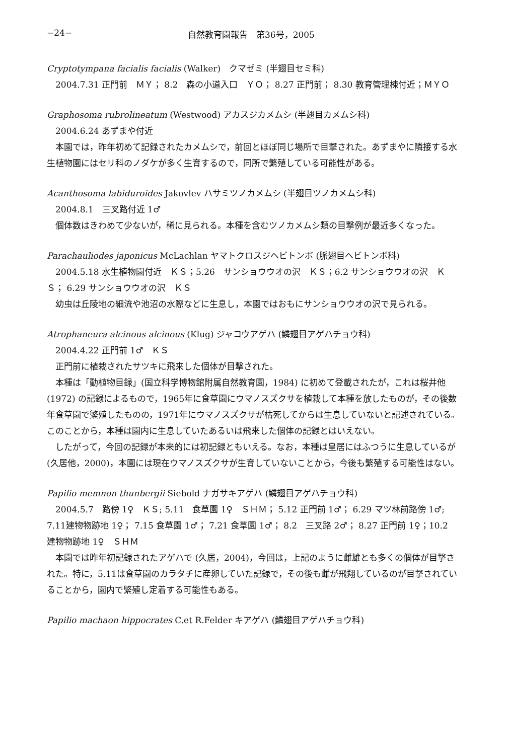−24− 自然教育園報告　第36号，2005
Cryptotympana facialis facialis (Walker)　クマゼミ (半翅目セミ科)
2004.7.31 正門前　ＭＹ； 8.2　森の小道入口　ＹＯ； 8.27 正門前； 8.30 教育管理棟付近；ＭＹＯ
Graphosoma rubrolineatum (Westwood) アカスジカメムシ (半翅目カメムシ科)
2004.6.24 あずまや付近
本園では，昨年初めて記録されたカメムシで，前回とほぼ同じ場所で目撃された。あずまやに隣接する水生植物園にはセリ科のノダケが多く生育するので，同所で繁殖している可能性がある。
Acanthosoma labiduroides Jakovlev ハサミツノカメムシ (半翅目ツノカメムシ科)
2004.8.1　三叉路付近 1♂
個体数はきわめて少ないが，稀に見られる。本種を含むツノカメムシ類の目撃例が最近多くなった。
Parachauliodes japonicus McLachlan ヤマトクロスジヘビトンボ (脈翅目ヘビトンボ科)
2004.5.18 水生植物園付近　ＫＳ；5.26　サンショウウオの沢　ＫＳ；6.2 サンショウウオの沢　ＫＳ； 6.29 サンショウウオの沢　ＫＳ
幼虫は丘陵地の細流や池沼の水際などに生息し，本園ではおもにサンショウウオの沢で見られる。
Atrophaneura alcinous alcinous (Klug) ジャコウアゲハ (鱗翅目アゲハチョウ科)
2004.4.22 正門前 1♂　ＫＳ
正門前に植栽されたサツキに飛来した個体が目撃された。
本種は「動植物目録」(国立科学博物館附属自然教育園，1984) に初めて登載されたが，これは桜井他 (1972) の記録によるもので，1965年に食草園にウマノスズクサを植栽して本種を放したものが，その後数年食草園で繁殖したものの，1971年にウマノスズクサが枯死してからは生息していないと記述されている。このことから，本種は園内に生息していたあるいは飛来した個体の記録とはいえない。
したがって，今回の記録が本来的には初記録ともいえる。なお，本種は皇居にはふつうに生息しているが (久居他，2000)，本園には現在ウマノスズクサが生育していないことから，今後も繁殖する可能性はない。
Papilio memnon thunbergii Siebold ナガサキアゲハ (鱗翅目アゲハチョウ科)
2004.5.7　路傍 1♀　ＫＳ; 5.11　食草園 1♀　ＳＨＭ； 5.12 正門前 1♂； 6.29 マツ林前路傍 1♂; 7.11建物物跡地 1♀； 7.15 食草園 1♂； 7.21 食草園 1♂； 8.2　三叉路 2♂； 8.27 正門前 1♀；10.2　建物物跡地 1♀　ＳＨＭ
本園では昨年初記録されたアゲハで (久居，2004)，今回は，上記のように雌雄とも多くの個体が目撃された。特に，5.11は食草園のカラタチに産卵していた記録で，その後も雌が飛翔しているのが目撃されていることから，園内で繁殖し定着する可能性もある。
Papilio machaon hippocrates C.et R.Felder キアゲハ (鱗翅目アゲハチョウ科)